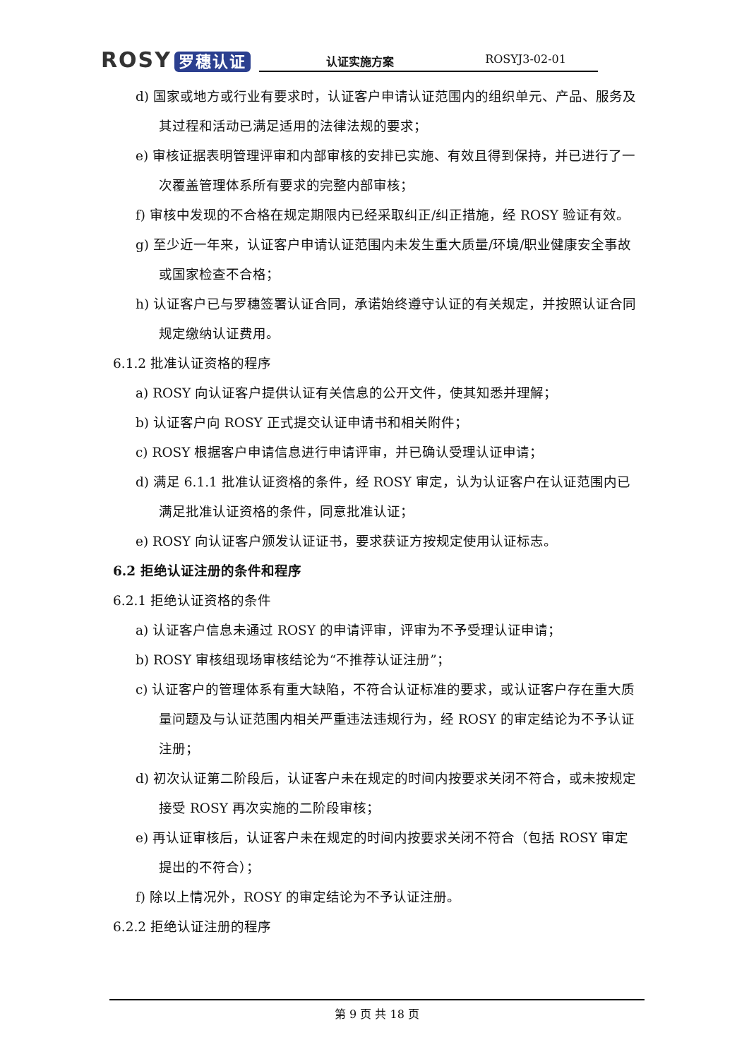ROSY 罗穗认证
认证实施方案 ROSYJ3-02-01
d) 国家或地方或行业有要求时，认证客户申请认证范围内的组织单元、产品、服务及其过程和活动已满足适用的法律法规的要求；
e) 审核证据表明管理评审和内部审核的安排已实施、有效且得到保持，并已进行了一次覆盖管理体系所有要求的完整内部审核；
f) 审核中发现的不合格在规定期限内已经采取纠正/纠正措施，经 ROSY 验证有效。
g) 至少近一年来，认证客户申请认证范围内未发生重大质量/环境/职业健康安全事故或国家检查不合格；
h) 认证客户已与罗穗签署认证合同，承诺始终遵守认证的有关规定，并按照认证合同规定缴纳认证费用。
6.1.2 批准认证资格的程序
a) ROSY 向认证客户提供认证有关信息的公开文件，使其知悉并理解；
b) 认证客户向 ROSY 正式提交认证申请书和相关附件；
c) ROSY 根据客户申请信息进行申请评审，并已确认受理认证申请；
d) 满足 6.1.1 批准认证资格的条件，经 ROSY 审定，认为认证客户在认证范围内已满足批准认证资格的条件，同意批准认证；
e) ROSY 向认证客户颁发认证证书，要求获证方按规定使用认证标志。
6.2 拒绝认证注册的条件和程序
6.2.1 拒绝认证资格的条件
a) 认证客户信息未通过 ROSY 的申请评审，评审为不予受理认证申请；
b) ROSY 审核组现场审核结论为“不推荐认证注册”；
c) 认证客户的管理体系有重大缺陷，不符合认证标准的要求，或认证客户存在重大质量问题及与认证范围内相关严重违法违规行为，经 ROSY 的审定结论为不予认证注册；
d) 初次认证第二阶段后，认证客户未在规定的时间内按要求关闭不符合，或未按规定接受 ROSY 再次实施的二阶段审核；
e) 再认证审核后，认证客户未在规定的时间内按要求关闭不符合（包括 ROSY 审定提出的不符合）；
f) 除以上情况外，ROSY 的审定结论为不予认证注册。
6.2.2 拒绝认证注册的程序
第 9 页 共 18 页